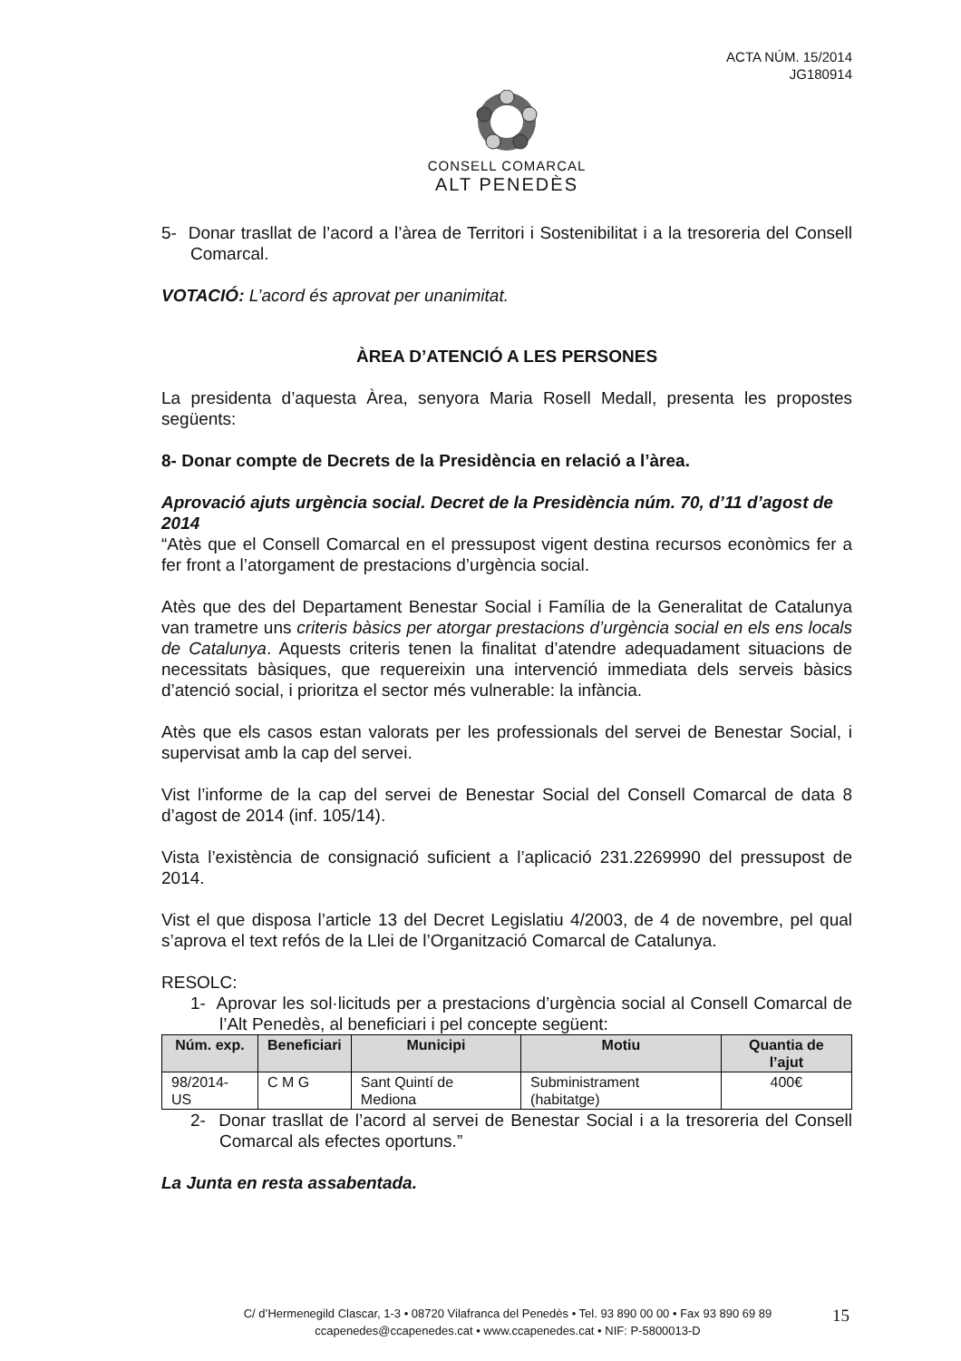ACTA NÚM. 15/2014
JG180914
CONSELL COMARCAL
ALT PENEDÈS
5- Donar trasllat de l’acord a l’àrea de Territori i Sostenibilitat i a la tresoreria del Consell Comarcal.
VOTACIÓ: L’acord és aprovat per unanimitat.
ÀREA D’ATENCIÓ A LES PERSONES
La presidenta d’aquesta Àrea, senyora Maria Rosell Medall, presenta les propostes següents:
8- Donar compte de Decrets de la Presidència en relació a l’àrea.
Aprovació ajuts urgència social. Decret de la Presidència núm. 70, d’11 d’agost de 2014
“Atès que el Consell Comarcal en el pressupost vigent destina recursos econòmics fer a fer front a l’atorgament de prestacions d’urgència social.
Atès que des del Departament Benestar Social i Família de la Generalitat de Catalunya van trametre uns criteris bàsics per atorgar prestacions d’urgència social en els ens locals de Catalunya. Aquests criteris tenen la finalitat d’atendre adequadament situacions de necessitats bàsiques, que requereixin una intervenció immediata dels serveis bàsics d’atenció social, i prioritza el sector més vulnerable: la infància.
Atès que els casos estan valorats per les professionals del servei de Benestar Social, i supervisat amb la cap del servei.
Vist l’informe de la cap del servei de Benestar Social del Consell Comarcal de data 8 d’agost de 2014 (inf. 105/14).
Vista l’existència de consignació suficient a l’aplicació 231.2269990 del pressupost de 2014.
Vist el que disposa l’article 13 del Decret Legislatiu 4/2003, de 4 de novembre, pel qual s’aprova el text refós de la Llei de l’Organització Comarcal de Catalunya.
RESOLC:
1- Aprovar les sol·licituds per a prestacions d’urgència social al Consell Comarcal de l’Alt Penedès, al beneficiari i pel concepte següent:
| Núm. exp. | Beneficiari | Municipi | Motiu | Quantia de l’ajut |
| --- | --- | --- | --- | --- |
| 98/2014-US | C M G | Sant Quintí de Mediona | Subministrament (habitatge) | 400€ |
2- Donar trasllat de l’acord al servei de Benestar Social i a la tresoreria del Consell Comarcal als efectes oportuns.”
La Junta en resta assabentada.
C/ d’Hermenegild Clascar, 1-3 • 08720 Vilafranca del Penedès • Tel. 93 890 00 00 • Fax 93 890 69 89
ccapenedes@ccapenedes.cat • www.ccapenedes.cat • NIF: P-5800013-D
15